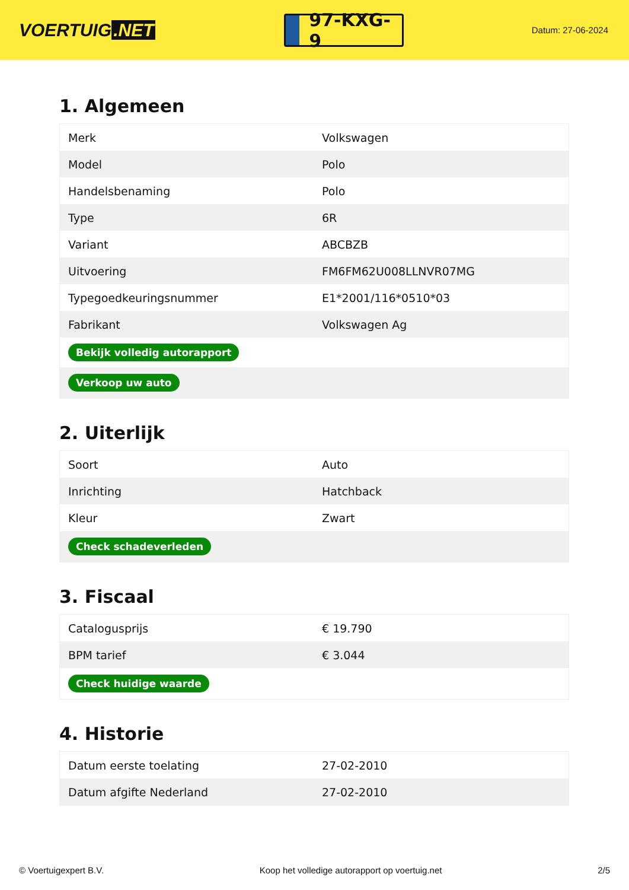VOERTUIG.NET
97-KXG-9
Datum: 27-06-2024
1. Algemeen
| Merk | Volkswagen |
| Model | Polo |
| Handelsbenaming | Polo |
| Type | 6R |
| Variant | ABCBZB |
| Uitvoering | FM6FM62U008LLNVR07MG |
| Typegoedkeuringsnummer | E1*2001/116*0510*03 |
| Fabrikant | Volkswagen Ag |
| Bekijk volledig autorapport | |
| Verkoop uw auto | |
2. Uiterlijk
| Soort | Auto |
| Inrichting | Hatchback |
| Kleur | Zwart |
| Check schadeverleden | |
3. Fiscaal
| Catalogusprijs | € 19.790 |
| BPM tarief | € 3.044 |
| Check huidige waarde | |
4. Historie
| Datum eerste toelating | 27-02-2010 |
| Datum afgifte Nederland | 27-02-2010 |
© Voertuigexpert B.V. Koop het volledige autorapport op voertuig.net 2/5